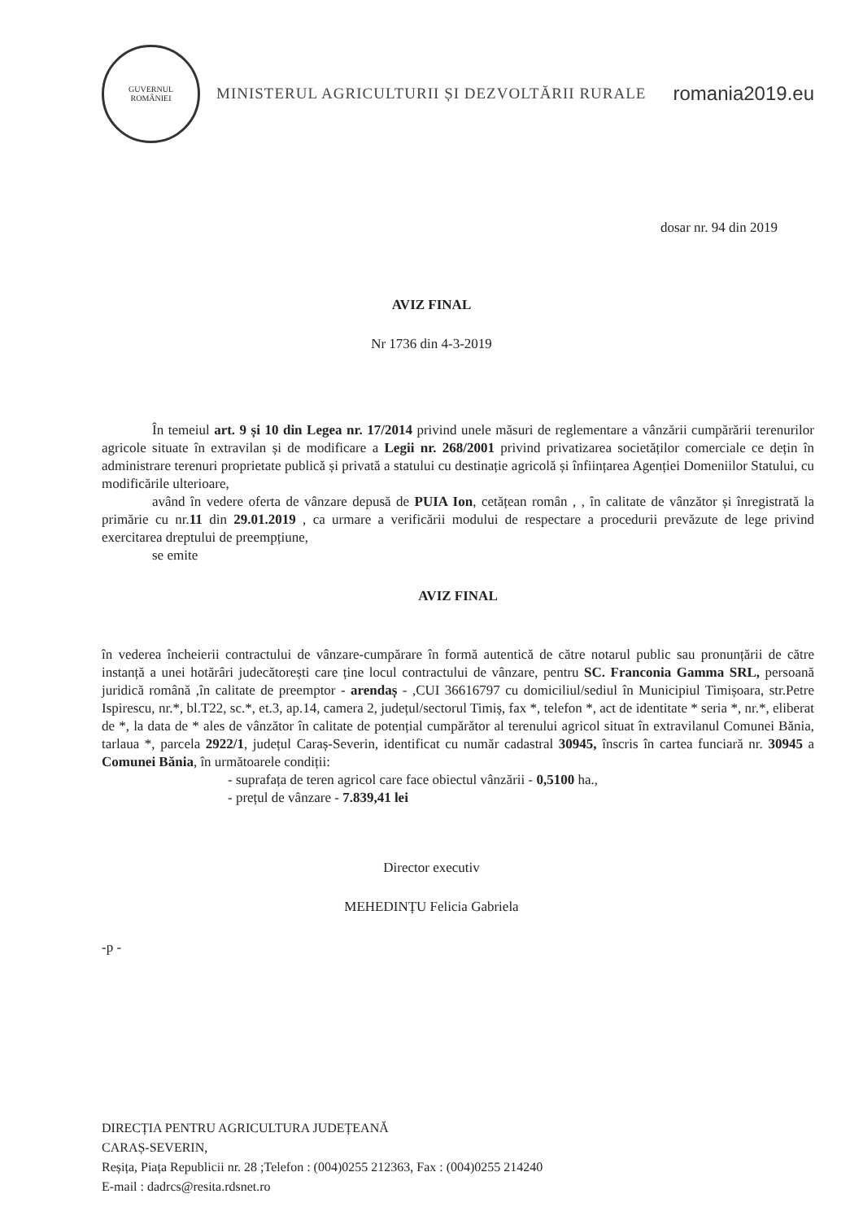GUVERNUL
ROMÂNIEI
MINISTERUL AGRICULTURII ȘI DEZVOLTĂRII RURALE
romania2019.eu
dosar nr. 94 din 2019
AVIZ FINAL
Nr 1736 din 4-3-2019
În temeiul art. 9 și 10 din Legea nr. 17/2014 privind unele măsuri de reglementare a vânzării cumpărării terenurilor agricole situate în extravilan și de modificare a Legii nr. 268/2001 privind privatizarea societăților comerciale ce dețin în administrare terenuri proprietate publică și privată a statului cu destinație agricolă și înființarea Agenției Domeniilor Statului, cu modificările ulterioare,
având în vedere oferta de vânzare depusă de PUIA Ion, cetățean român , , în calitate de vânzător și înregistrată la primărie cu nr.11 din 29.01.2019 , ca urmare a verificării modului de respectare a procedurii prevăzute de lege privind exercitarea dreptului de preempțiune,
se emite
AVIZ FINAL
în vederea încheierii contractului de vânzare-cumpărare în formă autentică de către notarul public sau pronunțării de către instanță a unei hotărâri judecătorești care ține locul contractului de vânzare, pentru SC. Franconia Gamma SRL, persoană juridică română ,în calitate de preemptor - arendaș - ,CUI 36616797 cu domiciliul/sediul în Municipiul Timișoara, str.Petre Ispirescu, nr.*, bl.T22, sc.*, et.3, ap.14, camera 2, județul/sectorul Timiș, fax *, telefon *, act de identitate * seria *, nr.*, eliberat de *, la data de * ales de vânzător în calitate de potențial cumpărător al terenului agricol situat în extravilanul Comunei Bănia, tarlaua *, parcela 2922/1, județul Caraș-Severin, identificat cu număr cadastral 30945, înscris în cartea funciară nr. 30945 a Comunei Bănia, în următoarele condiții:
- suprafața de teren agricol care face obiectul vânzării - 0,5100 ha.,
- prețul de vânzare - 7.839,41 lei
Director executiv
MEHEDINȚU Felicia Gabriela
-p -
DIRECȚIA PENTRU AGRICULTURA JUDEȚEANĂ
CARAȘ-SEVERIN,
Reșița, Piața Republicii nr. 28 ;Telefon : (004)0255 212363, Fax : (004)0255 214240
E-mail : dadrcs@resita.rdsnet.ro